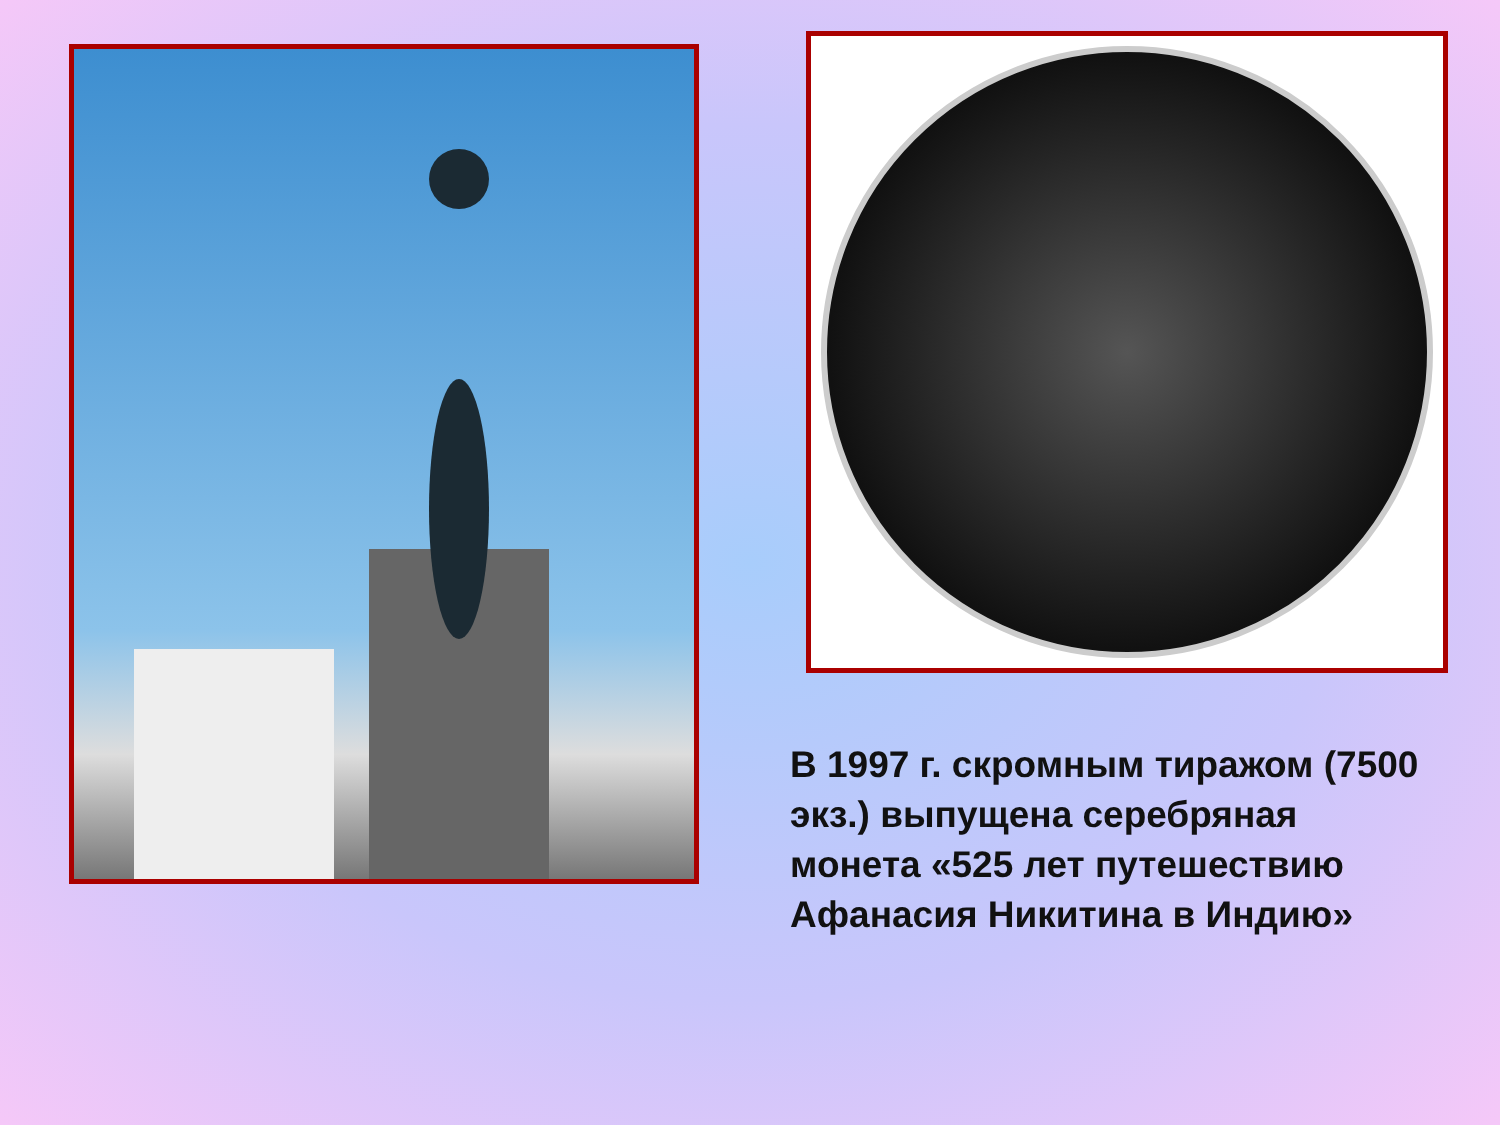В 1997 г. скромным тиражом (7500 экз.) выпущена серебряная монета «525 лет путешествию Афанасия Никитина в Индию»